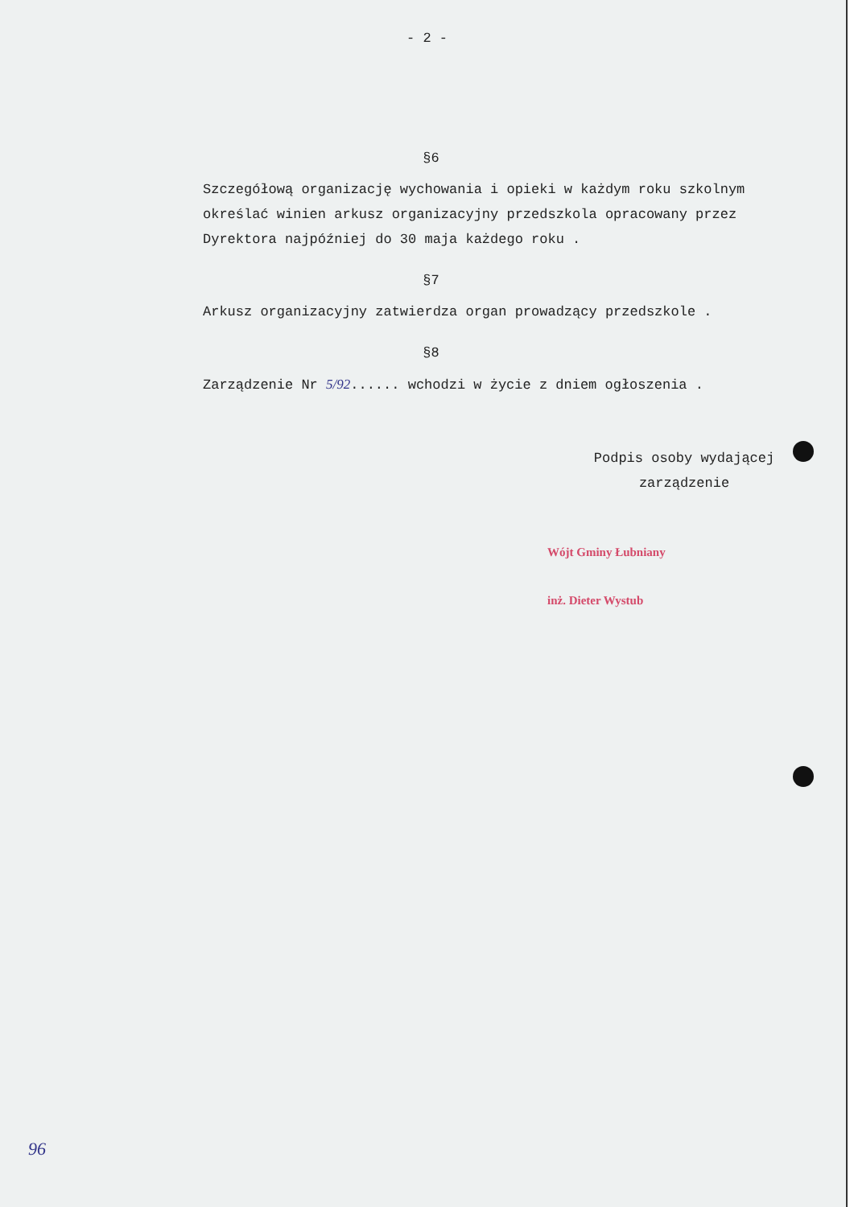- 2 -
§6
Szczegółową organizację wychowania i opieki w każdym roku szkolnym określać winien arkusz organizacyjny przedszkola opracowany przez Dyrektora najpóźniej do 30 maja każdego roku .
§7
Arkusz organizacyjny zatwierdza organ prowadzący przedszkole .
§8
Zarządzenie Nr 5/92...... wchodzi w życie z dniem ogłoszenia .
Podpis osoby wydającej
zarządzenie
Wójt Gminy Łubniany
inż. Dieter Wystub
96